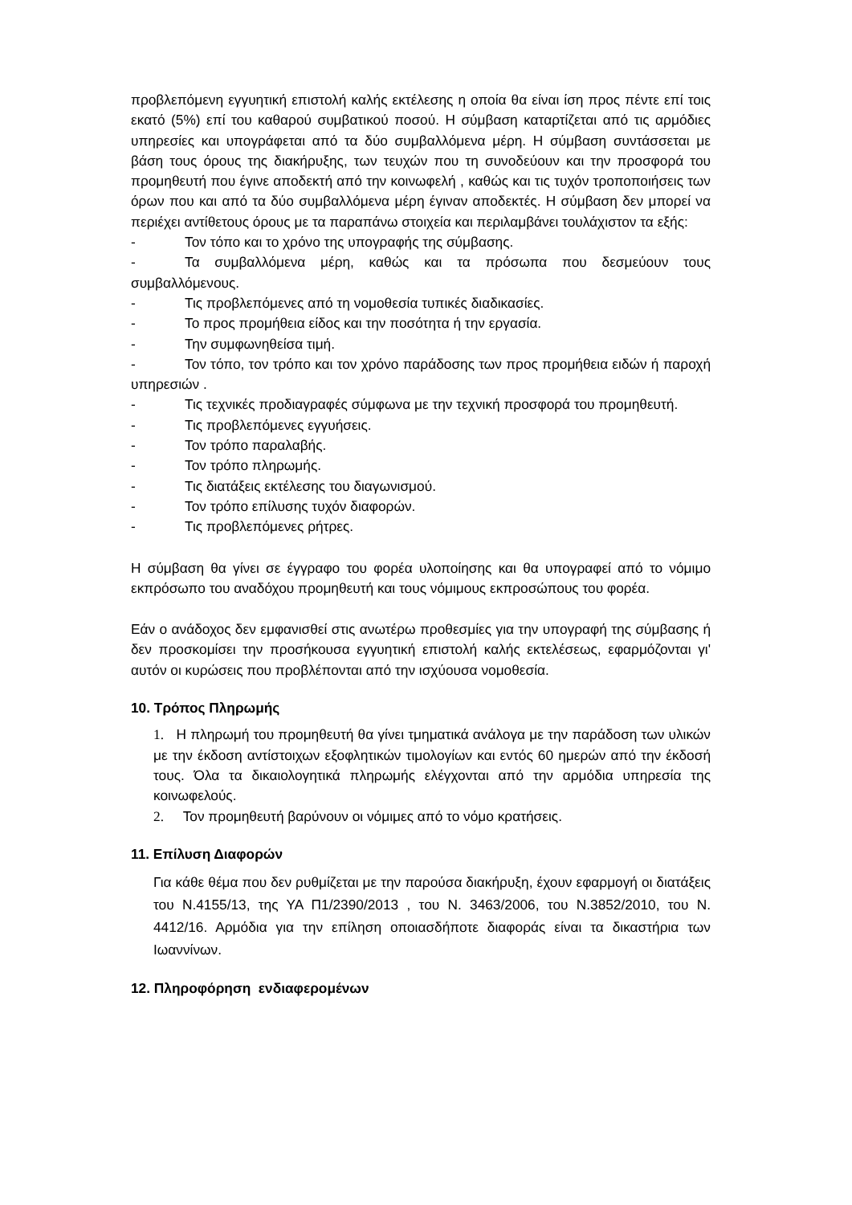προβλεπόμενη εγγυητική επιστολή καλής εκτέλεσης η οποία θα είναι ίση προς πέντε επί τοις εκατό (5%) επί του καθαρού συμβατικού ποσού. Η σύμβαση καταρτίζεται από τις αρμόδιες υπηρεσίες και υπογράφεται από τα δύο συμβαλλόμενα μέρη. Η σύμβαση συντάσσεται με βάση τους όρους της διακήρυξης, των τευχών που τη συνοδεύουν και την προσφορά του προμηθευτή που έγινε αποδεκτή από την κοινωφελή , καθώς και τις τυχόν τροποποιήσεις των όρων που και από τα δύο συμβαλλόμενα μέρη έγιναν αποδεκτές. Η σύμβαση δεν μπορεί να περιέχει αντίθετους όρους με τα παραπάνω στοιχεία και περιλαμβάνει τουλάχιστον τα εξής:
- Τον τόπο και το χρόνο της υπογραφής της σύμβασης.
- Τα συμβαλλόμενα μέρη, καθώς και τα πρόσωπα που δεσμεύουν τους συμβαλλόμενους.
- Τις προβλεπόμενες από τη νομοθεσία τυπικές διαδικασίες.
- Το προς προμήθεια είδος και την ποσότητα ή την εργασία.
- Την συμφωνηθείσα τιμή.
- Τον τόπο, τον τρόπο και τον χρόνο παράδοσης των προς προμήθεια ειδών ή παροχή υπηρεσιών .
- Τις τεχνικές προδιαγραφές σύμφωνα με την τεχνική προσφορά του προμηθευτή.
- Τις προβλεπόμενες εγγυήσεις.
- Τον τρόπο παραλαβής.
- Τον τρόπο πληρωμής.
- Τις διατάξεις εκτέλεσης του διαγωνισμού.
- Τον τρόπο επίλυσης τυχόν διαφορών.
- Τις προβλεπόμενες ρήτρες.
Η σύμβαση θα γίνει σε έγγραφο του φορέα υλοποίησης και θα υπογραφεί από το νόμιμο εκπρόσωπο του αναδόχου προμηθευτή και τους νόμιμους εκπροσώπους του φορέα.
Εάν ο ανάδοχος δεν εμφανισθεί στις ανωτέρω προθεσμίες για την υπογραφή της σύμβασης ή δεν προσκομίσει την προσήκουσα εγγυητική επιστολή καλής εκτελέσεως, εφαρμόζονται γι' αυτόν οι κυρώσεις που προβλέπονται από την ισχύουσα νομοθεσία.
10. Τρόπος Πληρωμής
1. Η πληρωμή του προμηθευτή θα γίνει τμηματικά ανάλογα με την παράδοση των υλικών με την έκδοση αντίστοιχων εξοφλητικών τιμολογίων και εντός 60 ημερών από την έκδοσή τους. Όλα τα δικαιολογητικά πληρωμής ελέγχονται από την αρμόδια υπηρεσία της κοινωφελούς.
2. Τον προμηθευτή βαρύνουν οι νόμιμες από το νόμο κρατήσεις.
11. Επίλυση Διαφορών
Για κάθε θέμα που δεν ρυθμίζεται με την παρούσα διακήρυξη, έχουν εφαρμογή οι διατάξεις του Ν.4155/13, της ΥΑ Π1/2390/2013 , του Ν. 3463/2006, του Ν.3852/2010, του Ν. 4412/16. Αρμόδια για την επίληση οποιασδήποτε διαφοράς είναι τα δικαστήρια των Ιωαννίνων.
12. Πληροφόρηση ενδιαφερομένων